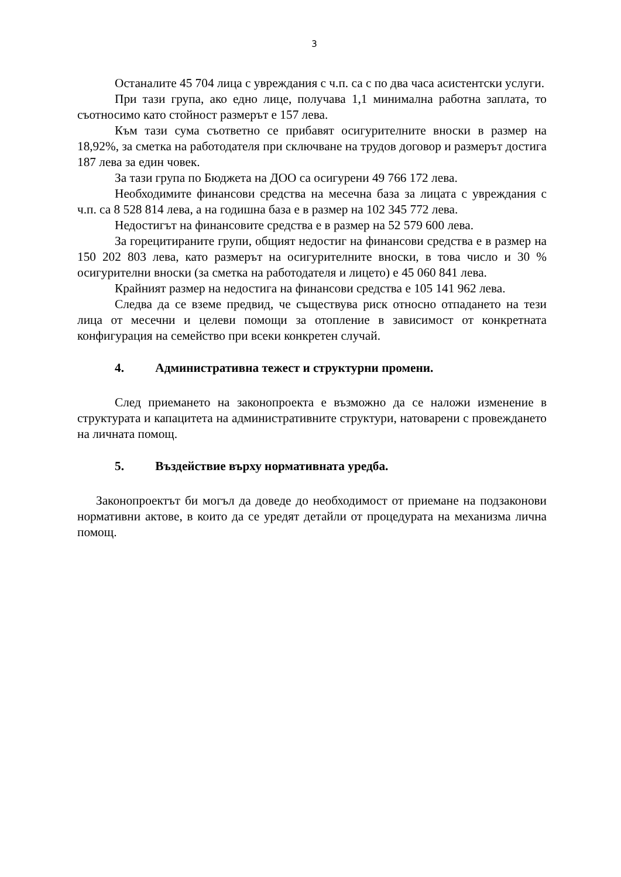3
Останалите 45 704 лица с увреждания с ч.п. са с по два часа асистентски услуги.
При тази група, ако едно лице, получава 1,1 минимална работна заплата, то съотносимо като стойност размерът е 157 лева.
Към тази сума съответно се прибавят осигурителните вноски в размер на 18,92%, за сметка на работодателя при сключване на трудов договор и размерът достига 187 лева за един човек.
За тази група по Бюджета на ДОО са осигурени 49 766 172 лева.
Необходимите финансови средства на месечна база за лицата с увреждания с ч.п. са 8 528 814 лева, а на годишна база е в размер на 102 345 772 лева.
Недостигът на финансовите средства е в размер на 52 579 600 лева.
За горецитираните групи, общият недостиг на финансови средства е в размер на 150 202 803 лева, като размерът на осигурителните вноски, в това число и 30 % осигурителни вноски (за сметка на работодателя и лицето) е 45 060 841 лева.
Крайният размер на недостига на финансови средства е 105 141 962 лева.
Следва да се вземе предвид, че съществува риск относно отпадането на тези лица от месечни и целеви помощи за отопление в зависимост от конкретната конфигурация на семейство при всеки конкретен случай.
4. Административна тежест и структурни промени.
След приемането на законопроекта е възможно да се наложи изменение в структурата и капацитета на административните структури, натоварени с провеждането на личната помощ.
5. Въздействие върху нормативната уредба.
Законопроектът би могъл да доведе до необходимост от приемане на подзаконови нормативни актове, в които да се уредят детайли от процедурата на механизма лична помощ.